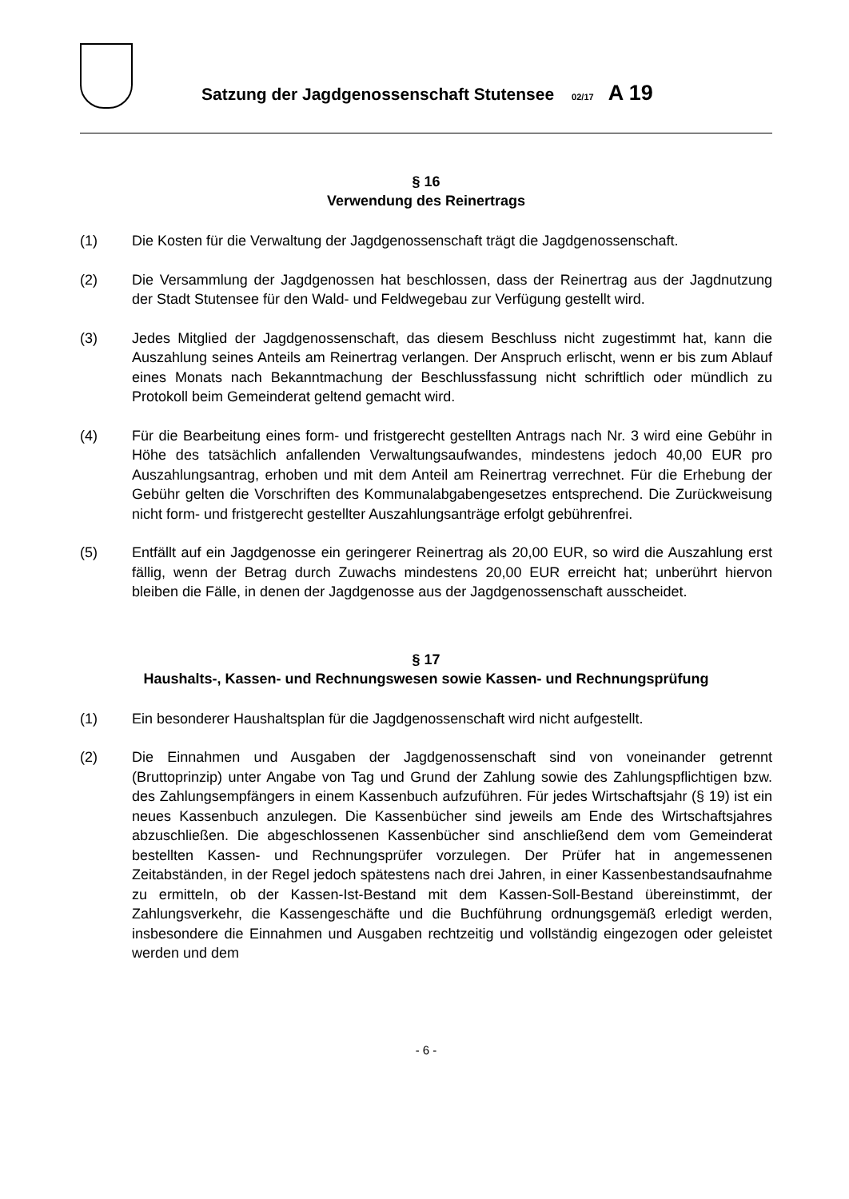Satzung der Jagdgenossenschaft Stutensee 02/17 A 19
§ 16
Verwendung des Reinertrags
(1) Die Kosten für die Verwaltung der Jagdgenossenschaft trägt die Jagdgenossenschaft.
(2) Die Versammlung der Jagdgenossen hat beschlossen, dass der Reinertrag aus der Jagdnutzung der Stadt Stutensee für den Wald- und Feldwegebau zur Verfügung gestellt wird.
(3) Jedes Mitglied der Jagdgenossenschaft, das diesem Beschluss nicht zugestimmt hat, kann die Auszahlung seines Anteils am Reinertrag verlangen. Der Anspruch erlischt, wenn er bis zum Ablauf eines Monats nach Bekanntmachung der Beschlussfassung nicht schriftlich oder mündlich zu Protokoll beim Gemeinderat geltend gemacht wird.
(4) Für die Bearbeitung eines form- und fristgerecht gestellten Antrags nach Nr. 3 wird eine Gebühr in Höhe des tatsächlich anfallenden Verwaltungsaufwandes, mindestens jedoch 40,00 EUR pro Auszahlungsantrag, erhoben und mit dem Anteil am Reinertrag verrechnet. Für die Erhebung der Gebühr gelten die Vorschriften des Kommunalabgabengesetzes entsprechend. Die Zurückweisung nicht form- und fristgerecht gestellter Auszahlungsanträge erfolgt gebührenfrei.
(5) Entfällt auf ein Jagdgenosse ein geringerer Reinertrag als 20,00 EUR, so wird die Auszahlung erst fällig, wenn der Betrag durch Zuwachs mindestens 20,00 EUR erreicht hat; unberührt hiervon bleiben die Fälle, in denen der Jagdgenosse aus der Jagdgenossenschaft ausscheidet.
§ 17
Haushalts-, Kassen- und Rechnungswesen sowie Kassen- und Rechnungsprüfung
(1) Ein besonderer Haushaltsplan für die Jagdgenossenschaft wird nicht aufgestellt.
(2) Die Einnahmen und Ausgaben der Jagdgenossenschaft sind von voneinander getrennt (Bruttoprinzip) unter Angabe von Tag und Grund der Zahlung sowie des Zahlungspflichtigen bzw. des Zahlungsempfängers in einem Kassenbuch aufzuführen. Für jedes Wirtschaftsjahr (§ 19) ist ein neues Kassenbuch anzulegen. Die Kassenbücher sind jeweils am Ende des Wirtschaftsjahres abzuschließen. Die abgeschlossenen Kassenbücher sind anschließend dem vom Gemeinderat bestellten Kassen- und Rechnungsprüfer vorzulegen. Der Prüfer hat in angemessenen Zeitabständen, in der Regel jedoch spätestens nach drei Jahren, in einer Kassenbestandsaufnahme zu ermitteln, ob der Kassen-Ist-Bestand mit dem Kassen-Soll-Bestand übereinstimmt, der Zahlungsverkehr, die Kassengeschäfte und die Buchführung ordnungsgemäß erledigt werden, insbesondere die Einnahmen und Ausgaben rechtzeitig und vollständig eingezogen oder geleistet werden und dem
- 6 -